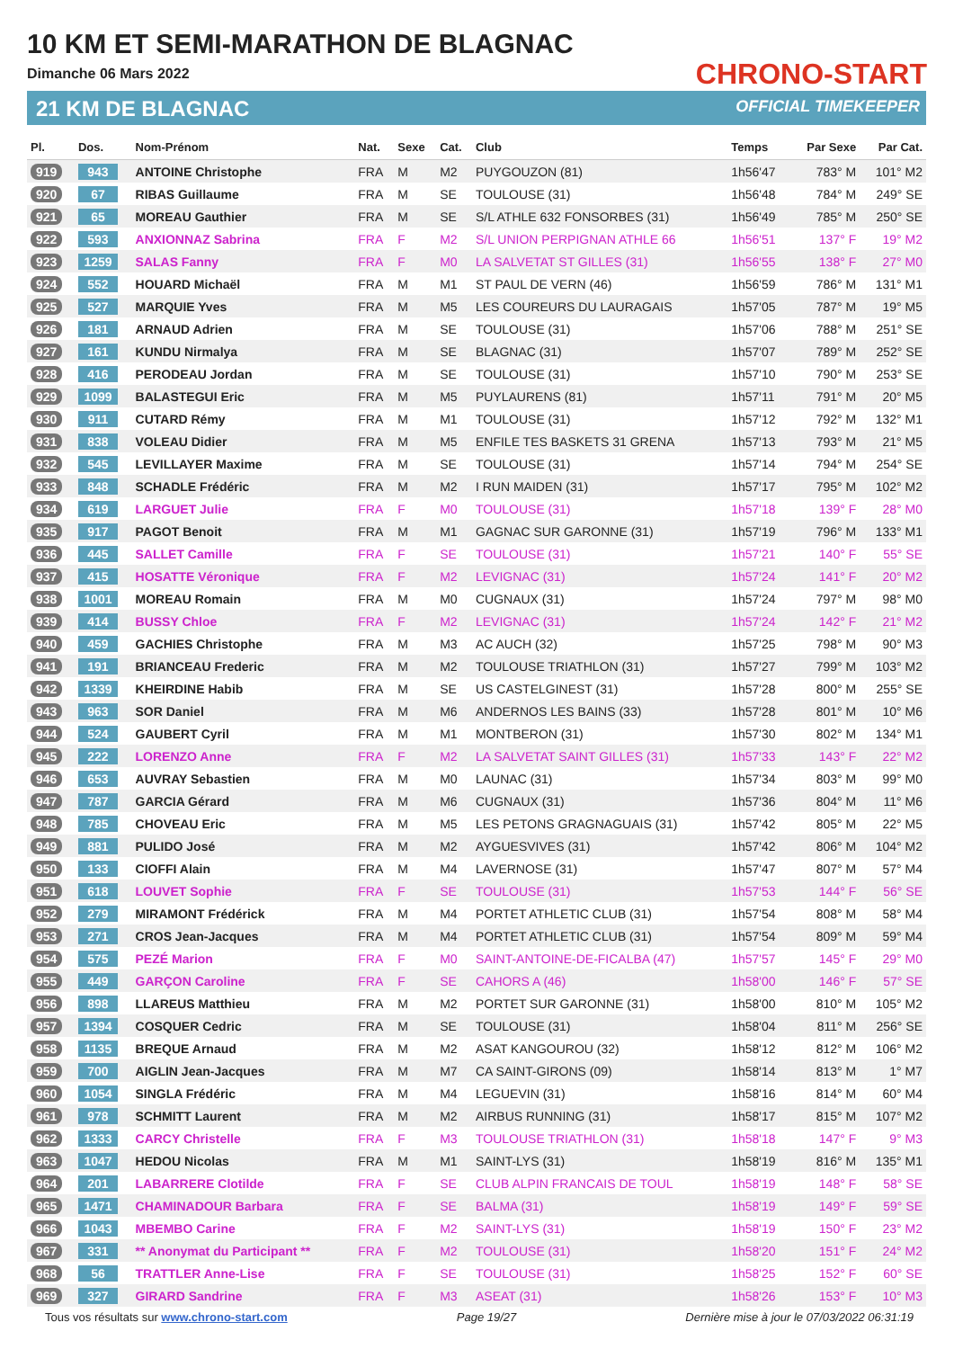10 KM ET SEMI-MARATHON DE BLAGNAC
Dimanche 06 Mars 2022
21 KM DE BLAGNAC
CHRONO-START
OFFICIAL TIMEKEEPER
| Pl. | Dos. | Nom-Prénom | Nat. | Sexe | Cat. | Club | Temps | Par Sexe | Par Cat. |
| --- | --- | --- | --- | --- | --- | --- | --- | --- | --- |
| 919 | 943 | ANTOINE Christophe | FRA | M | M2 | PUYGOUZON (81) | 1h56'47 | 783° M | 101° M2 |
| 920 | 67 | RIBAS Guillaume | FRA | M | SE | TOULOUSE (31) | 1h56'48 | 784° M | 249° SE |
| 921 | 65 | MOREAU Gauthier | FRA | M | SE | S/L ATHLE 632 FONSORBES (31) | 1h56'49 | 785° M | 250° SE |
| 922 | 593 | ANXIONNAZ Sabrina | FRA | F | M2 | S/L UNION PERPIGNAN ATHLE 66 | 1h56'51 | 137° F | 19° M2 |
| 923 | 1259 | SALAS Fanny | FRA | F | M0 | LA SALVETAT ST GILLES (31) | 1h56'55 | 138° F | 27° M0 |
| 924 | 552 | HOUARD Michaël | FRA | M | M1 | ST PAUL DE VERN (46) | 1h56'59 | 786° M | 131° M1 |
| 925 | 527 | MARQUIE Yves | FRA | M | M5 | LES COUREURS DU LAURAGAIS | 1h57'05 | 787° M | 19° M5 |
| 926 | 181 | ARNAUD Adrien | FRA | M | SE | TOULOUSE (31) | 1h57'06 | 788° M | 251° SE |
| 927 | 161 | KUNDU Nirmalya | FRA | M | SE | BLAGNAC (31) | 1h57'07 | 789° M | 252° SE |
| 928 | 416 | PERODEAU Jordan | FRA | M | SE | TOULOUSE (31) | 1h57'10 | 790° M | 253° SE |
| 929 | 1099 | BALASTEGUI Eric | FRA | M | M5 | PUYLAURENS (81) | 1h57'11 | 791° M | 20° M5 |
| 930 | 911 | CUTARD Rémy | FRA | M | M1 | TOULOUSE (31) | 1h57'12 | 792° M | 132° M1 |
| 931 | 838 | VOLEAU Didier | FRA | M | M5 | ENFILE TES BASKETS 31 GRENA | 1h57'13 | 793° M | 21° M5 |
| 932 | 545 | LEVILLAYER Maxime | FRA | M | SE | TOULOUSE (31) | 1h57'14 | 794° M | 254° SE |
| 933 | 848 | SCHADLE Frédéric | FRA | M | M2 | I RUN MAIDEN (31) | 1h57'17 | 795° M | 102° M2 |
| 934 | 619 | LARGUET Julie | FRA | F | M0 | TOULOUSE (31) | 1h57'18 | 139° F | 28° M0 |
| 935 | 917 | PAGOT Benoit | FRA | M | M1 | GAGNAC SUR GARONNE (31) | 1h57'19 | 796° M | 133° M1 |
| 936 | 445 | SALLET Camille | FRA | F | SE | TOULOUSE (31) | 1h57'21 | 140° F | 55° SE |
| 937 | 415 | HOSATTE Véronique | FRA | F | M2 | LEVIGNAC (31) | 1h57'24 | 141° F | 20° M2 |
| 938 | 1001 | MOREAU Romain | FRA | M | M0 | CUGNAUX (31) | 1h57'24 | 797° M | 98° M0 |
| 939 | 414 | BUSSY Chloe | FRA | F | M2 | LEVIGNAC (31) | 1h57'24 | 142° F | 21° M2 |
| 940 | 459 | GACHIES Christophe | FRA | M | M3 | AC AUCH (32) | 1h57'25 | 798° M | 90° M3 |
| 941 | 191 | BRIANCEAU Frederic | FRA | M | M2 | TOULOUSE TRIATHLON (31) | 1h57'27 | 799° M | 103° M2 |
| 942 | 1339 | KHEIRDINE Habib | FRA | M | SE | US CASTELGINEST (31) | 1h57'28 | 800° M | 255° SE |
| 943 | 963 | SOR Daniel | FRA | M | M6 | ANDERNOS LES BAINS (33) | 1h57'28 | 801° M | 10° M6 |
| 944 | 524 | GAUBERT Cyril | FRA | M | M1 | MONTBERON (31) | 1h57'30 | 802° M | 134° M1 |
| 945 | 222 | LORENZO Anne | FRA | F | M2 | LA SALVETAT SAINT GILLES (31) | 1h57'33 | 143° F | 22° M2 |
| 946 | 653 | AUVRAY Sebastien | FRA | M | M0 | LAUNAC (31) | 1h57'34 | 803° M | 99° M0 |
| 947 | 787 | GARCIA Gérard | FRA | M | M6 | CUGNAUX (31) | 1h57'36 | 804° M | 11° M6 |
| 948 | 785 | CHOVEAU Eric | FRA | M | M5 | LES PETONS GRAGNAGUAIS (31) | 1h57'42 | 805° M | 22° M5 |
| 949 | 881 | PULIDO José | FRA | M | M2 | AYGUESVIVES (31) | 1h57'42 | 806° M | 104° M2 |
| 950 | 133 | CIOFFI Alain | FRA | M | M4 | LAVERNOSE (31) | 1h57'47 | 807° M | 57° M4 |
| 951 | 618 | LOUVET Sophie | FRA | F | SE | TOULOUSE (31) | 1h57'53 | 144° F | 56° SE |
| 952 | 279 | MIRAMONT Frédérick | FRA | M | M4 | PORTET ATHLETIC CLUB (31) | 1h57'54 | 808° M | 58° M4 |
| 953 | 271 | CROS Jean-Jacques | FRA | M | M4 | PORTET ATHLETIC CLUB (31) | 1h57'54 | 809° M | 59° M4 |
| 954 | 575 | PEZÉ Marion | FRA | F | M0 | SAINT-ANTOINE-DE-FICALBA (47) | 1h57'57 | 145° F | 29° M0 |
| 955 | 449 | GARÇON Caroline | FRA | F | SE | CAHORS A (46) | 1h58'00 | 146° F | 57° SE |
| 956 | 898 | LLAREUS Matthieu | FRA | M | M2 | PORTET SUR GARONNE (31) | 1h58'00 | 810° M | 105° M2 |
| 957 | 1394 | COSQUER Cedric | FRA | M | SE | TOULOUSE (31) | 1h58'04 | 811° M | 256° SE |
| 958 | 1135 | BREQUE Arnaud | FRA | M | M2 | ASAT KANGOUROU (32) | 1h58'12 | 812° M | 106° M2 |
| 959 | 700 | AIGLIN Jean-Jacques | FRA | M | M7 | CA SAINT-GIRONS (09) | 1h58'14 | 813° M | 1° M7 |
| 960 | 1054 | SINGLA Frédéric | FRA | M | M4 | LEGUEVIN (31) | 1h58'16 | 814° M | 60° M4 |
| 961 | 978 | SCHMITT Laurent | FRA | M | M2 | AIRBUS RUNNING (31) | 1h58'17 | 815° M | 107° M2 |
| 962 | 1333 | CARCY Christelle | FRA | F | M3 | TOULOUSE TRIATHLON (31) | 1h58'18 | 147° F | 9° M3 |
| 963 | 1047 | HEDOU Nicolas | FRA | M | M1 | SAINT-LYS (31) | 1h58'19 | 816° M | 135° M1 |
| 964 | 201 | LABARRERE Clotilde | FRA | F | SE | CLUB ALPIN FRANCAIS DE TOUL | 1h58'19 | 148° F | 58° SE |
| 965 | 1471 | CHAMINADOUR Barbara | FRA | F | SE | BALMA (31) | 1h58'19 | 149° F | 59° SE |
| 966 | 1043 | MBEMBO Carine | FRA | F | M2 | SAINT-LYS (31) | 1h58'19 | 150° F | 23° M2 |
| 967 | 331 | ** Anonymat du Participant ** | FRA | F | M2 | TOULOUSE (31) | 1h58'20 | 151° F | 24° M2 |
| 968 | 56 | TRATTLER Anne-Lise | FRA | F | SE | TOULOUSE (31) | 1h58'25 | 152° F | 60° SE |
| 969 | 327 | GIRARD Sandrine | FRA | F | M3 | ASEAT (31) | 1h58'26 | 153° F | 10° M3 |
Tous vos résultats sur www.chrono-start.com Page 19/27 Dernière mise à jour le 07/03/2022 06:31:19